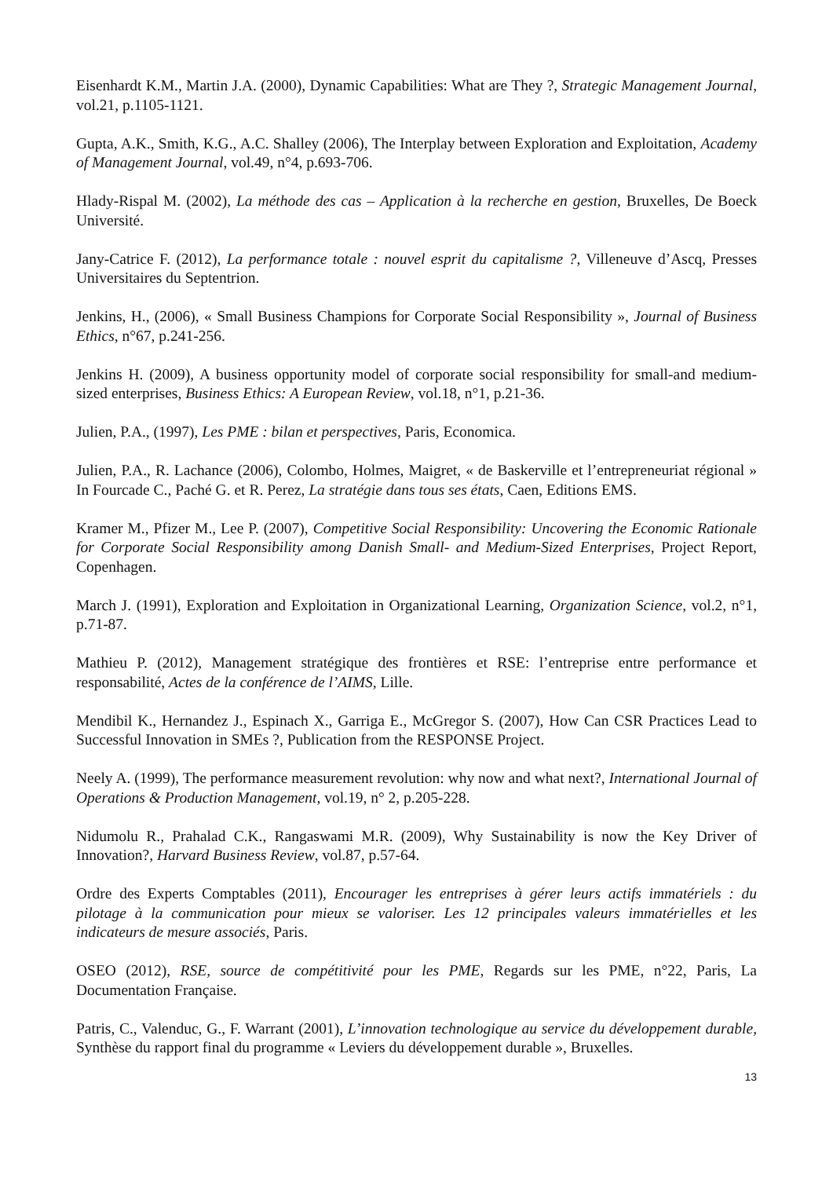Eisenhardt K.M., Martin J.A. (2000), Dynamic Capabilities: What are They ?, Strategic Management Journal, vol.21, p.1105-1121.
Gupta, A.K., Smith, K.G., A.C. Shalley (2006), The Interplay between Exploration and Exploitation, Academy of Management Journal, vol.49, n°4, p.693-706.
Hlady-Rispal M. (2002), La méthode des cas – Application à la recherche en gestion, Bruxelles, De Boeck Université.
Jany-Catrice F. (2012), La performance totale : nouvel esprit du capitalisme ?, Villeneuve d’Ascq, Presses Universitaires du Septentrion.
Jenkins, H., (2006), « Small Business Champions for Corporate Social Responsibility », Journal of Business Ethics, n°67, p.241-256.
Jenkins H. (2009), A business opportunity model of corporate social responsibility for small-and medium-sized enterprises, Business Ethics: A European Review, vol.18, n°1, p.21-36.
Julien, P.A., (1997), Les PME : bilan et perspectives, Paris, Economica.
Julien, P.A., R. Lachance (2006), Colombo, Holmes, Maigret, « de Baskerville et l’entrepreneuriat régional » In Fourcade C., Paché G. et R. Perez, La stratégie dans tous ses états, Caen, Editions EMS.
Kramer M., Pfizer M., Lee P. (2007), Competitive Social Responsibility: Uncovering the Economic Rationale for Corporate Social Responsibility among Danish Small- and Medium-Sized Enterprises, Project Report, Copenhagen.
March J. (1991), Exploration and Exploitation in Organizational Learning, Organization Science, vol.2, n°1, p.71-87.
Mathieu P. (2012), Management stratégique des frontières et RSE: l’entreprise entre performance et responsabilité, Actes de la conférence de l’AIMS, Lille.
Mendibil K., Hernandez J., Espinach X., Garriga E., McGregor S. (2007), How Can CSR Practices Lead to Successful Innovation in SMEs ?, Publication from the RESPONSE Project.
Neely A. (1999), The performance measurement revolution: why now and what next?, International Journal of Operations & Production Management, vol.19, n° 2, p.205-228.
Nidumolu R., Prahalad C.K., Rangaswami M.R. (2009), Why Sustainability is now the Key Driver of Innovation?, Harvard Business Review, vol.87, p.57-64.
Ordre des Experts Comptables (2011), Encourager les entreprises à gérer leurs actifs immatériels : du pilotage à la communication pour mieux se valoriser. Les 12 principales valeurs immatérielles et les indicateurs de mesure associés, Paris.
OSEO (2012), RSE, source de compétitivité pour les PME, Regards sur les PME, n°22, Paris, La Documentation Française.
Patris, C., Valenduc, G., F. Warrant (2001), L’innovation technologique au service du développement durable, Synthèse du rapport final du programme « Leviers du développement durable », Bruxelles.
13